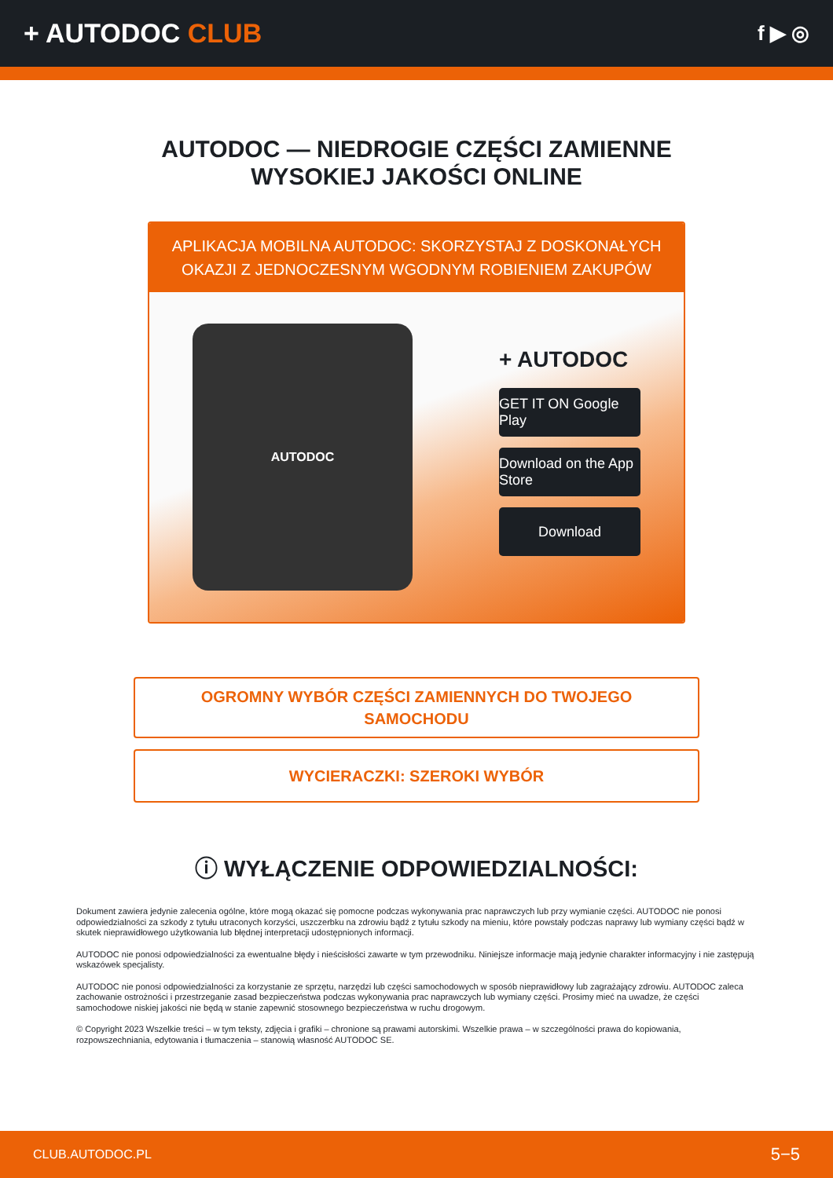+ AUTODOC CLUB
f ▶ ◎
AUTODOC — NIEDROGIE CZĘŚCI ZAMIENNE
WYSOKIEJ JAKOŚCI ONLINE
APLIKACJA MOBILNA AUTODOC: SKORZYSTAJ Z DOSKONAŁYCH OKAZJI Z JEDNOCZESNYM WGODNYM ROBIENIEM ZAKUPÓW
AUTODOC
+ AUTODOC
GET IT ON Google Play
Download on the App Store
Download
OGROMNY WYBÓR CZĘŚCI ZAMIENNYCH DO TWOJEGO SAMOCHODU
WYCIERACZKI: SZEROKI WYBÓR
ⓘ WYŁĄCZENIE ODPOWIEDZIALNOŚCI:
Dokument zawiera jedynie zalecenia ogólne, które mogą okazać się pomocne podczas wykonywania prac naprawczych lub przy wymianie części. AUTODOC nie ponosi odpowiedzialności za szkody z tytułu utraconych korzyści, uszczerbku na zdrowiu bądź z tytułu szkody na mieniu, które powstały podczas naprawy lub wymiany części bądź w skutek nieprawidłowego użytkowania lub błędnej interpretacji udostępnionych informacji.
AUTODOC nie ponosi odpowiedzialności za ewentualne błędy i nieścisłości zawarte w tym przewodniku. Niniejsze informacje mają jedynie charakter informacyjny i nie zastępują wskazówek specjalisty.
AUTODOC nie ponosi odpowiedzialności za korzystanie ze sprzętu, narzędzi lub części samochodowych w sposób nieprawidłowy lub zagrażający zdrowiu. AUTODOC zaleca zachowanie ostrożności i przestrzeganie zasad bezpieczeństwa podczas wykonywania prac naprawczych lub wymiany części. Prosimy mieć na uwadze, że części samochodowe niskiej jakości nie będą w stanie zapewnić stosownego bezpieczeństwa w ruchu drogowym.
© Copyright 2023 Wszelkie treści – w tym teksty, zdjęcia i grafiki – chronione są prawami autorskimi. Wszelkie prawa – w szczególności prawa do kopiowania, rozpowszechniania, edytowania i tłumaczenia – stanowią własność AUTODOC SE.
CLUB.AUTODOC.PL 5−5